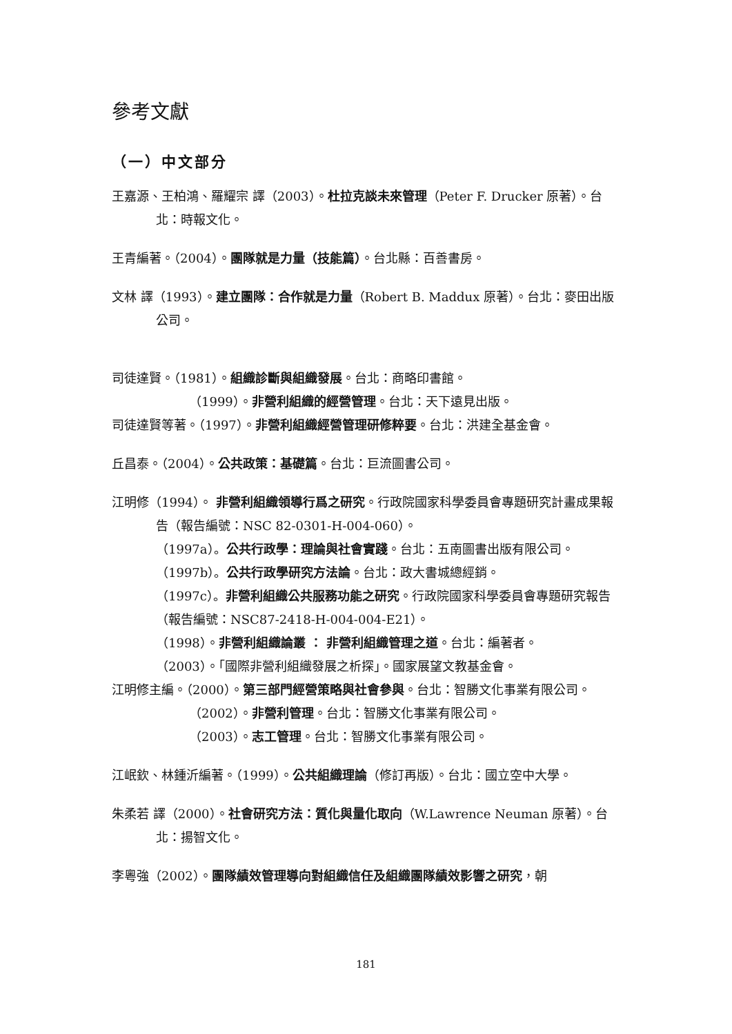參考文獻
（一）中文部分
王嘉源、王柏鴻、羅耀宗 譯（2003）。杜拉克談未來管理（Peter F. Drucker 原著）。台北：時報文化。
王青編著。（2004）。團隊就是力量（技能篇）。台北縣：百善書房。
文林 譯（1993）。建立團隊：合作就是力量（Robert B. Maddux 原著）。台北：麥田出版公司。
司徒達賢。（1981）。組織診斷與組織發展。台北：商略印書館。
（1999）。非營利組織的經營管理。台北：天下遠見出版。
司徒達賢等著。（1997）。非營利組織經營管理研修粹要。台北：洪建全基金會。
丘昌泰。（2004）。公共政策：基礎篇。台北：巨流圖書公司。
江明修（1994）。 非營利組織領導行爲之研究。行政院國家科學委員會專題研究計畫成果報告（報告編號：NSC 82-0301-H-004-060）。
（1997a）。公共行政學：理論與社會實踐。台北：五南圖書出版有限公司。
（1997b）。公共行政學研究方法論。台北：政大書城總經銷。
（1997c）。非營利組織公共服務功能之研究。行政院國家科學委員會專題研究報告（報告編號：NSC87-2418-H-004-004-E21）。
（1998）。非營利組織論叢 ： 非營利組織管理之道。台北：編著者。
（2003）。「國際非營利組織發展之析探」。國家展望文教基金會。
江明修主編。（2000）。第三部門經營策略與社會參與。台北：智勝文化事業有限公司。
（2002）。非營利管理。台北：智勝文化事業有限公司。
（2003）。志工管理。台北：智勝文化事業有限公司。
江岷欽、林鍾沂編著。（1999）。公共組織理論（修訂再版）。台北：國立空中大學。
朱柔若 譯（2000）。社會研究方法：質化與量化取向（W.Lawrence Neuman 原著）。台北：揚智文化。
李粵強（2002）。團隊績效管理導向對組織信任及組織團隊績效影響之研究，朝
181